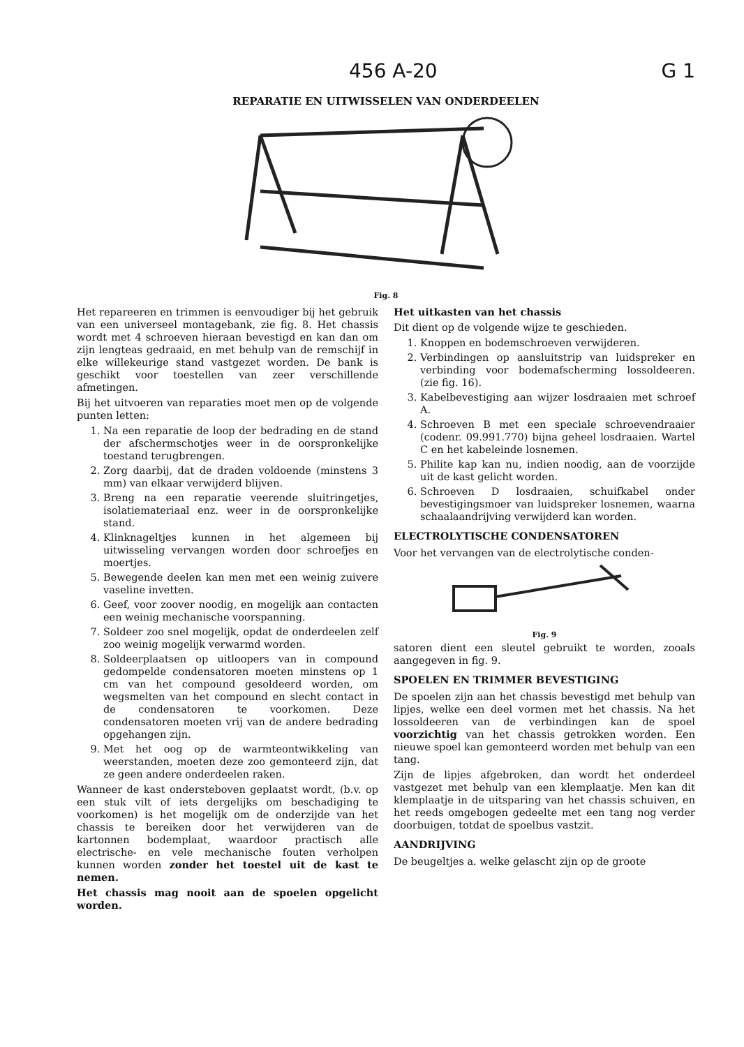456 A-20 G 1
REPARATIE EN UITWISSELEN VAN ONDERDEELEN
Fig. 8
Het repareeren en trimmen is eenvoudiger bij het gebruik van een universeel montagebank, zie fig. 8. Het chassis wordt met 4 schroeven hieraan bevestigd en kan dan om zijn lengteas gedraaid, en met behulp van de remschijf in elke willekeurige stand vastgezet worden. De bank is geschikt voor toestellen van zeer verschillende afmetingen.
Bij het uitvoeren van reparaties moet men op de volgende punten letten:
1. Na een reparatie de loop der bedrading en de stand der afschermschotjes weer in de oorspronkelijke toestand terugbrengen.
2. Zorg daarbij, dat de draden voldoende (minstens 3 mm) van elkaar verwijderd blijven.
3. Breng na een reparatie veerende sluitringetjes, isolatiemateriaal enz. weer in de oorspronkelijke stand.
4. Klinknageltjes kunnen in het algemeen bij uitwisseling vervangen worden door schroefjes en moertjes.
5. Bewegende deelen kan men met een weinig zuivere vaseline invetten.
6. Geef, voor zoover noodig, en mogelijk aan contacten een weinig mechanische voorspanning.
7. Soldeer zoo snel mogelijk, opdat de onderdeelen zelf zoo weinig mogelijk verwarmd worden.
8. Soldeerplaatsen op uitloopers van in compound gedompelde condensatoren moeten minstens op 1 cm van het compound gesoldeerd worden, om wegsmelten van het compound en slecht contact in de condensatoren te voorkomen. Deze condensatoren moeten vrij van de andere bedrading opgehangen zijn.
9. Met het oog op de warmteontwikkeling van weerstanden, moeten deze zoo gemonteerd zijn, dat ze geen andere onderdeelen raken.
Wanneer de kast ondersteboven geplaatst wordt, (b.v. op een stuk vilt of iets dergelijks om beschadiging te voorkomen) is het mogelijk om de onderzijde van het chassis te bereiken door het verwijderen van de kartonnen bodemplaat, waardoor practisch alle electrische- en vele mechanische fouten verholpen kunnen worden zonder het toestel uit de kast te nemen.
Het chassis mag nooit aan de spoelen opgelicht worden.
Het uitkasten van het chassis
Dit dient op de volgende wijze te geschieden.
1. Knoppen en bodemschroeven verwijderen.
2. Verbindingen op aansluitstrip van luidspreker en verbinding voor bodemafscherming lossoldeeren. (zie fig. 16).
3. Kabelbevestiging aan wijzer losdraaien met schroef A.
4. Schroeven B met een speciale schroevendraaier (codenr. 09.991.770) bijna geheel losdraaien. Wartel C en het kabeleinde losnemen.
5. Philite kap kan nu, indien noodig, aan de voorzijde uit de kast gelicht worden.
6. Schroeven D losdraaien, schuifkabel onder bevestigingsmoer van luidspreker losnemen, waarna schaalaandrijving verwijderd kan worden.
ELECTROLYTISCHE CONDENSATOREN
Voor het vervangen van de electrolytische conden-
Fig. 9
satoren dient een sleutel gebruikt te worden, zooals aangegeven in fig. 9.
SPOELEN EN TRIMMER BEVESTIGING
De spoelen zijn aan het chassis bevestigd met behulp van lipjes, welke een deel vormen met het chassis. Na het lossoldeeren van de verbindingen kan de spoel voorzichtig van het chassis getrokken worden. Een nieuwe spoel kan gemonteerd worden met behulp van een tang.
Zijn de lipjes afgebroken, dan wordt het onderdeel vastgezet met behulp van een klemplaatje. Men kan dit klemplaatje in de uitsparing van het chassis schuiven, en het reeds omgebogen gedeelte met een tang nog verder doorbuigen, totdat de spoelbus vastzit.
AANDRIJVING
De beugeltjes a. welke gelascht zijn op de groote